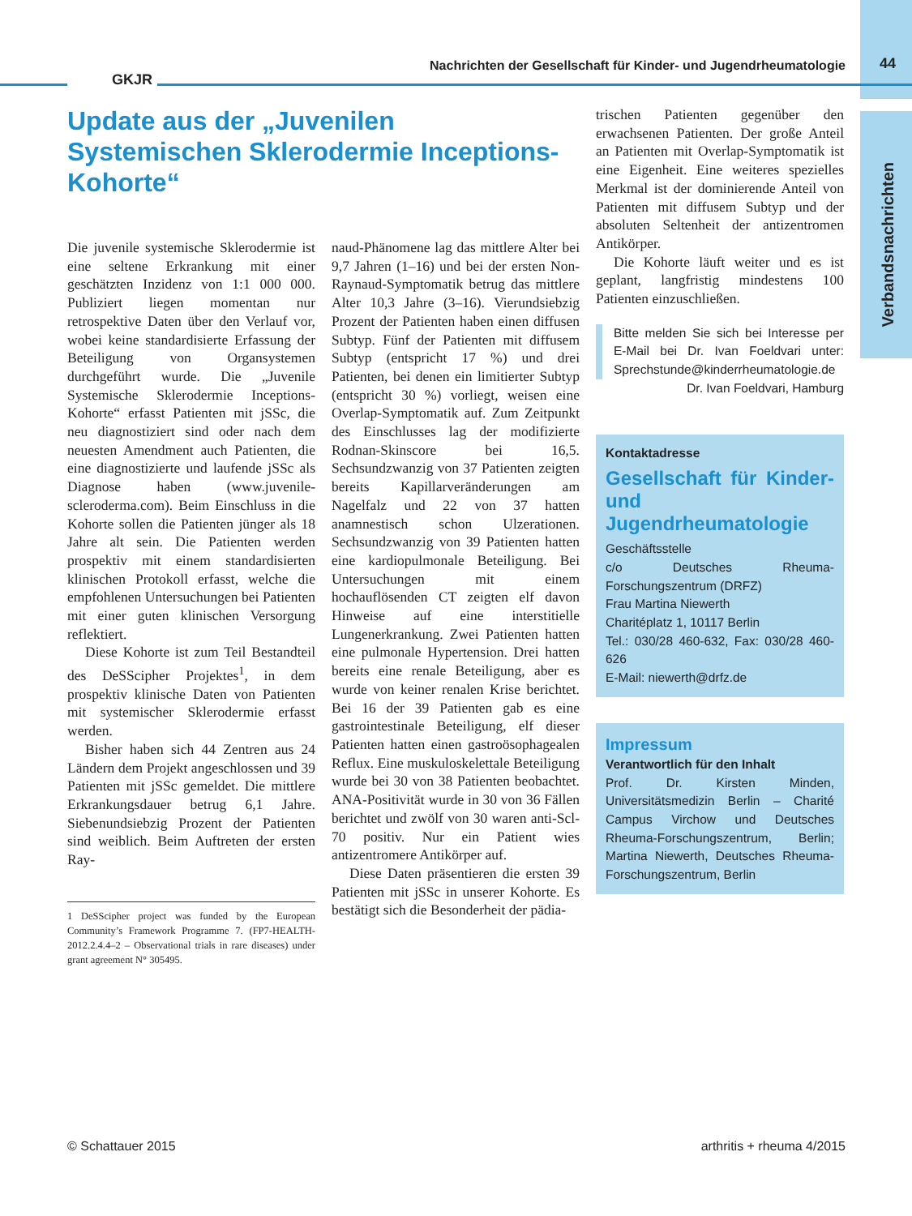GKJR
Nachrichten der Gesellschaft für Kinder- und Jugendrheumatologie
44
Verbandsnachrichten
Update aus der „Juvenilen Systemischen Sklerodermie Inceptions-Kohorte“
Die juvenile systemische Sklerodermie ist eine seltene Erkrankung mit einer geschätzten Inzidenz von 1:1 000 000. Publiziert liegen momentan nur retrospektive Daten über den Verlauf vor, wobei keine standardisierte Erfassung der Beteiligung von Organsystemen durchgeführt wurde. Die „Juvenile Systemische Sklerodermie Inceptions-Kohorte“ erfasst Patienten mit jSSc, die neu diagnostiziert sind oder nach dem neuesten Amendment auch Patienten, die eine diagnostizierte und laufende jSSc als Diagnose haben (www.juvenile-scleroderma.com). Beim Einschluss in die Kohorte sollen die Patienten jünger als 18 Jahre alt sein. Die Patienten werden prospektiv mit einem standardisierten klinischen Protokoll erfasst, welche die empfohlenen Untersuchungen bei Patienten mit einer guten klinischen Versorgung reflektiert.
Diese Kohorte ist zum Teil Bestandteil des DeSScipher Projektes<sup>1</sup>, in dem prospektiv klinische Daten von Patienten mit systemischer Sklerodermie erfasst werden.
Bisher haben sich 44 Zentren aus 24 Ländern dem Projekt angeschlossen und 39 Patienten mit jSSc gemeldet. Die mittlere Erkrankungsdauer betrug 6,1 Jahre. Siebenundsiebzig Prozent der Patienten sind weiblich. Beim Auftreten der ersten Ray-
1 DeSScipher project was funded by the European Community’s Framework Programme 7. (FP7-HEALTH-2012.2.4.4–2 – Observational trials in rare diseases) under grant agreement N° 305495.
naud-Phänomene lag das mittlere Alter bei 9,7 Jahren (1–16) und bei der ersten Non-Raynaud-Symptomatik betrug das mittlere Alter 10,3 Jahre (3–16). Vierundsiebzig Prozent der Patienten haben einen diffusen Subtyp. Fünf der Patienten mit diffusem Subtyp (entspricht 17 %) und drei Patienten, bei denen ein limitierter Subtyp (entspricht 30 %) vorliegt, weisen eine Overlap-Symptomatik auf. Zum Zeitpunkt des Einschlusses lag der modifizierte Rodnan-Skinscore bei 16,5. Sechsundzwanzig von 37 Patienten zeigten bereits Kapillarveränderungen am Nagelfalz und 22 von 37 hatten anamnestisch schon Ulzerationen. Sechsundzwanzig von 39 Patienten hatten eine kardiopulmonale Beteiligung. Bei Untersuchungen mit einem hochauflösenden CT zeigten elf davon Hinweise auf eine interstitielle Lungenerkrankung. Zwei Patienten hatten eine pulmonale Hypertension. Drei hatten bereits eine renale Beteiligung, aber es wurde von keiner renalen Krise berichtet. Bei 16 der 39 Patienten gab es eine gastrointestinale Beteiligung, elf dieser Patienten hatten einen gastroösophagealen Reflux. Eine muskuloskelettale Beteiligung wurde bei 30 von 38 Patienten beobachtet. ANA-Positivität wurde in 30 von 36 Fällen berichtet und zwölf von 30 waren anti-Scl-70 positiv. Nur ein Patient wies antizentromere Antikörper auf.
Diese Daten präsentieren die ersten 39 Patienten mit jSSc in unserer Kohorte. Es bestätigt sich die Besonderheit der pädia-
trischen Patienten gegenüber den erwachsenen Patienten. Der große Anteil an Patienten mit Overlap-Symptomatik ist eine Eigenheit. Eine weiteres spezielles Merkmal ist der dominierende Anteil von Patienten mit diffusem Subtyp und der absoluten Seltenheit der antizentromen Antikörper.
Die Kohorte läuft weiter und es ist geplant, langfristig mindestens 100 Patienten einzuschließen.
Bitte melden Sie sich bei Interesse per E-Mail bei Dr. Ivan Foeldvari unter: Sprechstunde@kinderrheumatologie.de
Dr. Ivan Foeldvari, Hamburg
Kontaktadresse
Gesellschaft für Kinder- und Jugendrheumatologie
Geschäftsstelle
c/o Deutsches Rheuma-Forschungszentrum (DRFZ)
Frau Martina Niewerth
Charitéplatz 1, 10117 Berlin
Tel.: 030/28 460-632, Fax: 030/28 460-626
E-Mail: niewerth@drfz.de
Impressum
Verantwortlich für den Inhalt
Prof. Dr. Kirsten Minden, Universitätsmedizin Berlin – Charité Campus Virchow und Deutsches Rheuma-Forschungszentrum, Berlin; Martina Niewerth, Deutsches Rheuma-Forschungszentrum, Berlin
© Schattauer 2015 arthritis + rheuma 4/2015